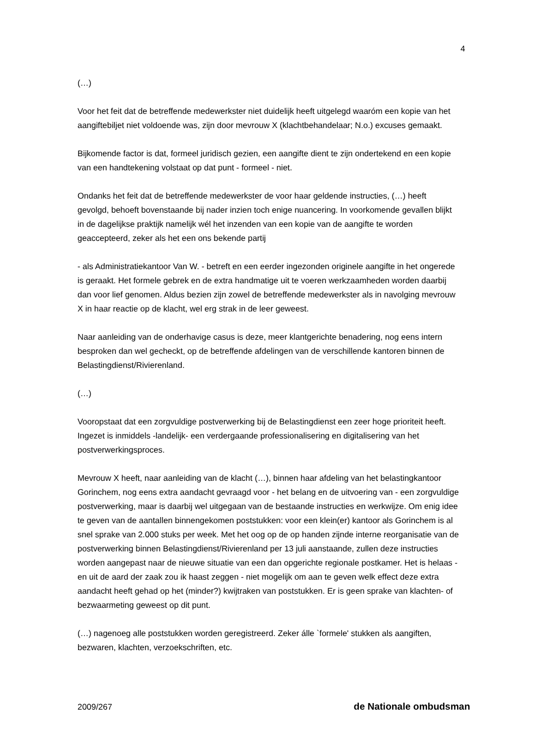4
(…)
Voor het feit dat de betreffende medewerkster niet duidelijk heeft uitgelegd waaróm een kopie van het aangiftebiljet niet voldoende was, zijn door mevrouw X (klachtbehandelaar; N.o.) excuses gemaakt.
Bijkomende factor is dat, formeel juridisch gezien, een aangifte dient te zijn ondertekend en een kopie van een handtekening volstaat op dat punt - formeel - niet.
Ondanks het feit dat de betreffende medewerkster de voor haar geldende instructies, (…) heeft gevolgd, behoeft bovenstaande bij nader inzien toch enige nuancering. In voorkomende gevallen blijkt in de dagelijkse praktijk namelijk wél het inzenden van een kopie van de aangifte te worden geaccepteerd, zeker als het een ons bekende partij
- als Administratiekantoor Van W. - betreft en een eerder ingezonden originele aangifte in het ongerede is geraakt. Het formele gebrek en de extra handmatige uit te voeren werkzaamheden worden daarbij dan voor lief genomen. Aldus bezien zijn zowel de betreffende medewerkster als in navolging mevrouw X in haar reactie op de klacht, wel erg strak in de leer geweest.
Naar aanleiding van de onderhavige casus is deze, meer klantgerichte benadering, nog eens intern besproken dan wel gecheckt, op de betreffende afdelingen van de verschillende kantoren binnen de Belastingdienst/Rivierenland.
(…)
Vooropstaat dat een zorgvuldige postverwerking bij de Belastingdienst een zeer hoge prioriteit heeft. Ingezet is inmiddels -landelijk- een verdergaande professionalisering en digitalisering van het postverwerkingsproces.
Mevrouw X heeft, naar aanleiding van de klacht (…), binnen haar afdeling van het belastingkantoor Gorinchem, nog eens extra aandacht gevraagd voor - het belang en de uitvoering van - een zorgvuldige postverwerking, maar is daarbij wel uitgegaan van de bestaande instructies en werkwijze. Om enig idee te geven van de aantallen binnengekomen poststukken: voor een klein(er) kantoor als Gorinchem is al snel sprake van 2.000 stuks per week. Met het oog op de op handen zijnde interne reorganisatie van de postverwerking binnen Belastingdienst/Rivierenland per 13 juli aanstaande, zullen deze instructies worden aangepast naar de nieuwe situatie van een dan opgerichte regionale postkamer. Het is helaas - en uit de aard der zaak zou ik haast zeggen - niet mogelijk om aan te geven welk effect deze extra aandacht heeft gehad op het (minder?) kwijtraken van poststukken. Er is geen sprake van klachten- of bezwaarmeting geweest op dit punt.
(…) nagenoeg alle poststukken worden geregistreerd. Zeker álle `formele' stukken als aangiften, bezwaren, klachten, verzoekschriften, etc.
2009/267 de Nationale ombudsman